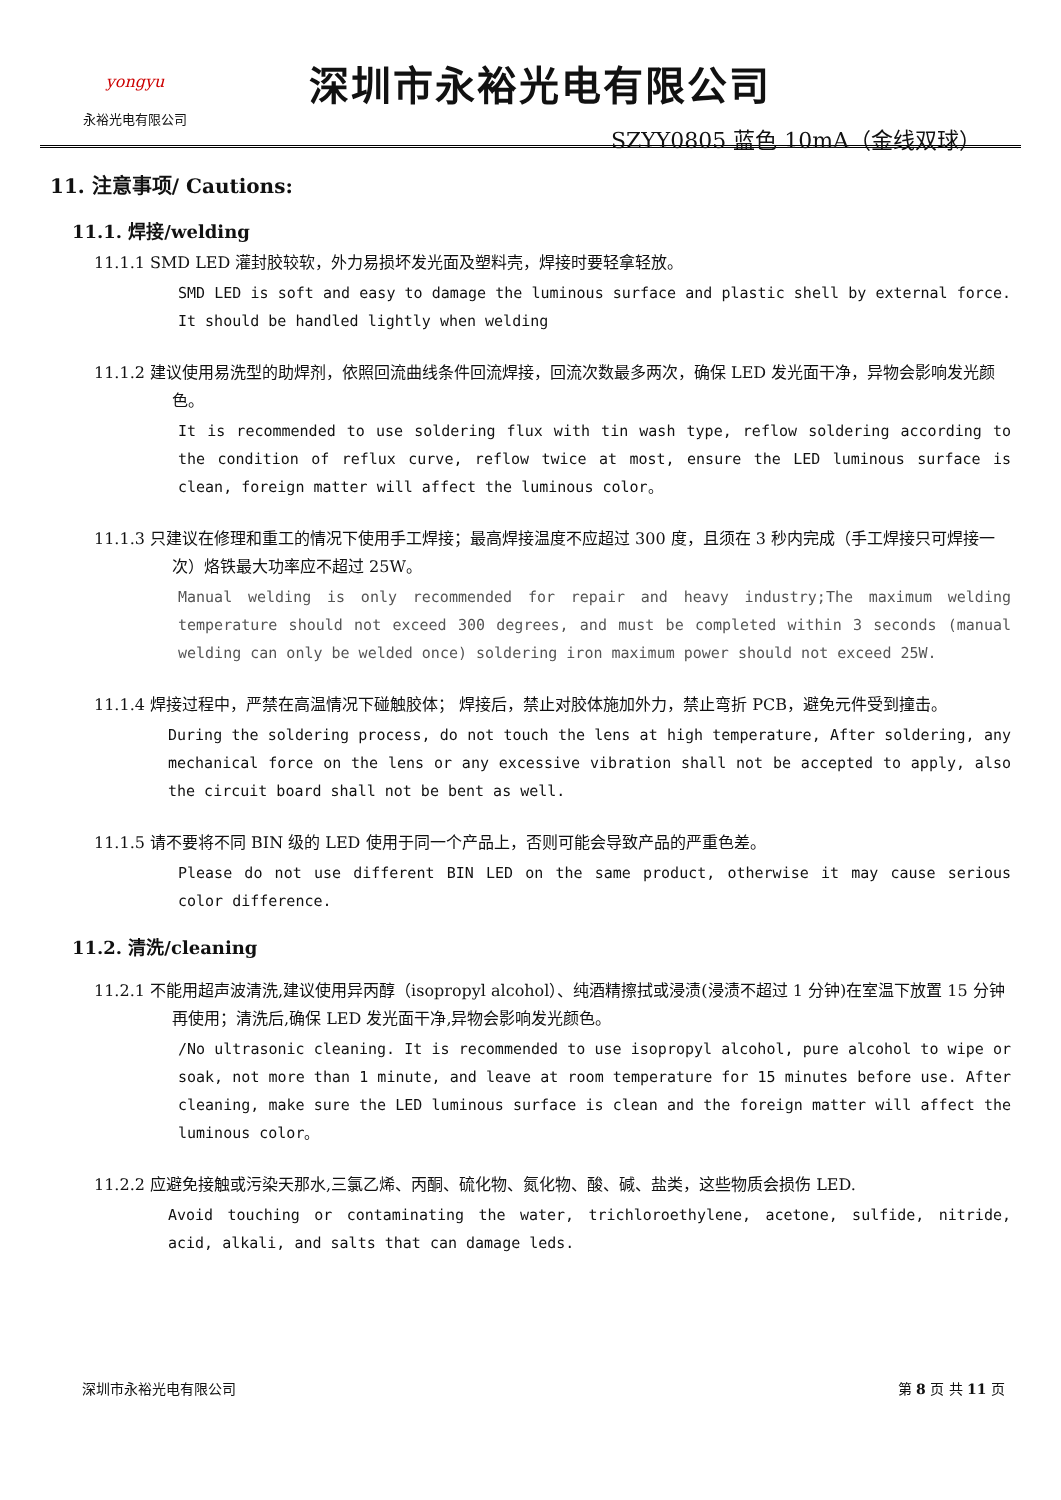yongyu
永裕光电有限公司
深圳市永裕光电有限公司
SZYY0805 蓝色 10mA（金线双球）
11. 注意事项/ Cautions:
11.1. 焊接/welding
11.1.1 SMD LED 灌封胶较软，外力易损坏发光面及塑料壳，焊接时要轻拿轻放。
SMD LED is soft and easy to damage the luminous surface and plastic shell by external force. It should be handled lightly when welding
11.1.2 建议使用易洗型的助焊剂，依照回流曲线条件回流焊接，回流次数最多两次，确保 LED 发光面干净，异物会影响发光颜色。
It is recommended to use soldering flux with tin wash type, reflow soldering according to the condition of reflux curve, reflow twice at most, ensure the LED luminous surface is clean, foreign matter will affect the luminous color。
11.1.3 只建议在修理和重工的情况下使用手工焊接；最高焊接温度不应超过 300 度，且须在 3 秒内完成（手工焊接只可焊接一次）烙铁最大功率应不超过 25W。
Manual welding is only recommended for repair and heavy industry;The maximum welding temperature should not exceed 300 degrees, and must be completed within 3 seconds (manual welding can only be welded once) soldering iron maximum power should not exceed 25W.
11.1.4 焊接过程中，严禁在高温情况下碰触胶体； 焊接后，禁止对胶体施加外力，禁止弯折 PCB，避免元件受到撞击。
During the soldering process, do not touch the lens at high temperature, After soldering, any mechanical force on the lens or any excessive vibration shall not be accepted to apply, also the circuit board shall not be bent as well.
11.1.5 请不要将不同 BIN 级的 LED 使用于同一个产品上，否则可能会导致产品的严重色差。
Please do not use different BIN LED on the same product, otherwise it may cause serious color difference.
11.2. 清洗/cleaning
11.2.1 不能用超声波清洗,建议使用异丙醇（isopropyl alcohol）、纯酒精擦拭或浸渍(浸渍不超过 1 分钟)在室温下放置 15 分钟再使用；清洗后,确保 LED 发光面干净,异物会影响发光颜色。
/No ultrasonic cleaning. It is recommended to use isopropyl alcohol, pure alcohol to wipe or soak, not more than 1 minute, and leave at room temperature for 15 minutes before use. After cleaning, make sure the LED luminous surface is clean and the foreign matter will affect the luminous color。
11.2.2 应避免接触或污染天那水,三氯乙烯、丙酮、硫化物、氮化物、酸、碱、盐类，这些物质会损伤 LED.
Avoid touching or contaminating the water, trichloroethylene, acetone, sulfide, nitride, acid, alkali, and salts that can damage leds.
深圳市永裕光电有限公司 第 8 页 共 11 页